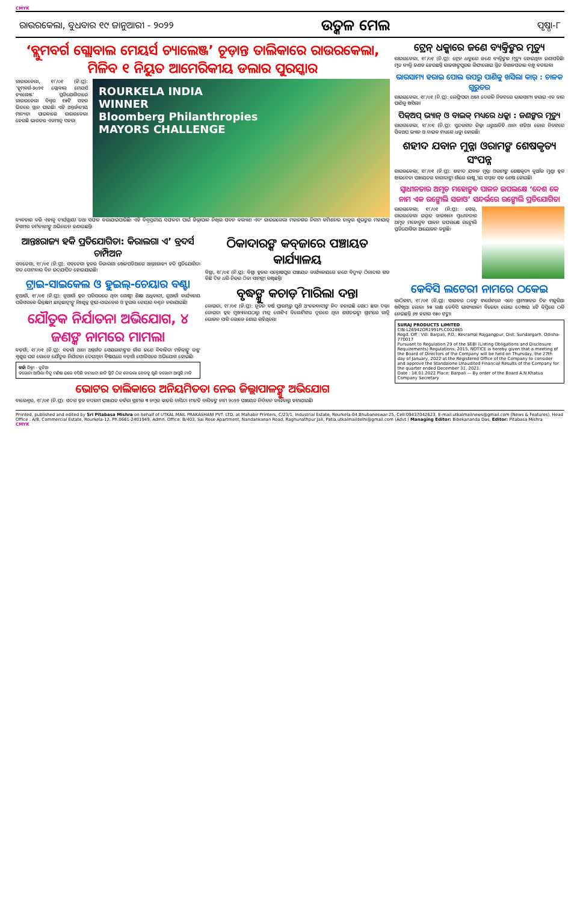CMYK
ରାଉରକେଲା, ବୁଧବାର ୧୯ ଜାନୁଆରୀ - ୨୦୨୨ ଉତ୍କଳ ମେଲ ପୃଷ୍ଠା-୮
‘ବ୍ଲୁମବର୍ଗ ଗ୍ଲୋବାଲ ମେୟର୍ସ ଚ୍ୟାଲେଞ୍ଜ’ ଚୂଡ଼ାନ୍ତ ତାଲିକାରେ ରାଉରକେଲା, ମିଳିବ ୧ ନିୟୁତ ଆମେରିକୀୟ ଡଲାର ପୁରସ୍କାର
ରାଉରକେଲା, ୧୮/୦୧ (ନି.ପ୍ର): ‘ବ୍ଲୁମବର୍ଗ-୨୦୨୧ ଗ୍ଲୋବାଲ ମେୟର୍ସ ଚ୍ୟାଲେଞ୍ଜ’ ପ୍ରତିଯୋଗିତାରେ ରାଉରକେଲା ବିଶ୍ୱର ୧୫ଟି ସହର ଭିତରେ ସ୍ଥାନ ପାଇଛି। ଏହି ଅନ୍ତର୍ଜାତୀୟ ମାନ୍ୟତା ପାଇବାରେ ରାଉରକେଲା ହେଉଛି ଭାରତର ଏକମାତ୍ର ସହର।
ROURKELA INDIA
WINNER
Bloomberg Philanthropies
MAYORS CHALLENGE
ବ୍ୟବହାର କରି ଏହାକୁ ଦୀର୍ଘସ୍ଥାୟୀ ତଥା ସଫଳ କରାଯାଇପାରିଛି। ଏହି ବିଶ୍ୱସ୍ତରୀୟ ସଫଳତା ପାଇଁ ଜିଲ୍ଲାପାଳ ନିଖିଲ ପବନ କଲ୍ୟାଣ ଏବଂ ରାଉରକେଲା ମହାନଗର ନିଗମ କମିଶନର ଡାକ୍ତର ଶୁଭଙ୍କର ମହାପାତ୍ର ନିଗମର କର୍ମଚାରୀଙ୍କୁ ଅଭିନନ୍ଦନ ଜଣାଇଛନ୍ତି।
ଆନ୍ତଃରାଜ୍ୟ ହକି ପ୍ରତିଯୋଗିତା: କିରାଲଗା ଏ’ ବ୍ରଦର୍ସ ଚାମ୍ପିଅନ
ସବଡେଗା, ୧୮/୦୧ (ନି.ପ୍ର): ସବ୍‌ଡେଗା ବ୍ଲକର କିରାଲଗା ଖେଳପଡିଆରେ ଆନ୍ତଃରାଜ୍ୟ ହକି ପ୍ରତିଯୋଗିତା ଗତ ସୋମବାର ଦିନ ଉଦ୍‌ଯାପିତ ହୋଇଯାଇଛି।
ଟ୍ରାଇ-ସାଇକେଲ ଓ ହୁଇଲ୍-ଚେୟାର ବଣ୍ଟା
ନୂଆଗାଁ, ୧୮/୦୧ (ନି.ପ୍ର): ନୂଆଗାଁ ବ୍ଲକ ପରିସରରେ ଥିବା ଗୋଷ୍ଠୀ ଶିକ୍ଷା ଅଧିକାରୀ, ନୂଆଗାଁ କାର୍ଯ୍ୟାଳୟ ପରିସରରେ ଭିନ୍ନକ୍ଷମ ଛାତ୍ରଛାତ୍ରୀଙ୍କୁ ନିଃଶୁଳ୍କ ଟ୍ରାଇ-ସାଇକେଲ ଓ ହୁଇଲ ଚେୟାର ବଣ୍ଟନ କରାଯାଇଛି।
ଯୌତୁକ ନିର୍ଯାତନା ଅଭିଯୋଗ, ୪ ଜଣଙ୍କ ନାମରେ ମାମଲା
ବଡ଼ଗାଁ, ୧୮/୦୧ (ନି.ପ୍ର): ବଡ଼ଗାଁ ଥାନା ଅନ୍ତର୍ଗତ ସେୟରାଟାଙ୍ଗର ଗାଁର ଜଣେ ବିବାହିତା ମହିଳାଙ୍କୁ ତାଙ୍କ ଶ୍ୱଶୁର ଘର ଲୋକେ ଯୌତୁକ ନିର୍ଯାତନା ଦେଉଥିବା ବିଷୟରେ ବଡ଼ଗାଁ ପୋଲିସରେ ଅଭିଯୋଗ ହୋଇଛି।
ଝର୍କା ଶିଳ୍ପୀ - କୁନିଆ
କରୋନା ଆସିଲା ବିନ୍ଦୁ ମଣିଷ ଘରେ ବସିଛି କାମଧନ୍ଦା ଛାଡି ସ୍ଥିତି ଠିକ୍ ହୋଇଲା ବେଳକୁ ପୁଣି କରୋନା ଆସୁଛି ମାଡି
ଠିକାଦାରଙ୍କ କବ୍‌ଜାରେ ପଞ୍ଚାୟତ କାର୍ଯ୍ୟାଳୟ
ବିଶ୍ରା, ୧୮/୦୧ (ନି.ପ୍ର): ବିଶ୍ରା ବ୍ଲକର ସନ୍ତୋଷପୁର ପଞ୍ଚାୟତ କାର୍ଯ୍ୟାଳୟରେ ଜଣେ ବିଦ୍ୟୁତ୍ ଠିକାଦାର ଗତ କିଛି ଦିନ ଧରି ନିଜର ଠିକା ସାମଗ୍ରୀ ରଖିଛନ୍ତି।
ବୃଦ୍ଧଙ୍କୁ କଚାଡ଼ି ମାରିଲା ଦନ୍ତା
କୋଇଡା, ୧୮/୦୧ (ନି.ପ୍ର): ନୂତନ ବର୍ଷ ପ୍ରାରମ୍ଭରୁ ପୁଣି ଅଂଚଳବାସୀଙ୍କ ନିଦ ହଜାଇଛି ଗୋଠ ଛଡା ଦନ୍ତା। କୋଇଡା ବ୍ଲକ୍ ମୁଖ୍ୟାଳୟଠାରୁ ମାତ୍ର ଗୋଟିଏ କିଲୋମିଟର ଦୂରରେ ଥିବା ଶଗଡଭଙ୍ଗା ଗ୍ରାମରେ ରାତ୍ରି ଭୋଜନ ସାରି ଲୋକେ ଶୋଇ ରହିଥିଲେ।
ଭୋଟର ତାଲିକାରେ ଅନିୟମିତତା ନେଇ ଜିଲ୍ଲାପାଳଙ୍କୁ ଅଭିଯୋଗ
ବାଲେଶ୍ୱର, ୧୮/୦୧ (ନି.ପ୍ର): ସଦର ବ୍ଲକ ନଦରମ ପଞ୍ଚାୟତ କହଁରା ଗ୍ରାମର ୩ ନମ୍ବର ୱାର୍ଡ଼ର ବାସିନ୍ଦା ମୀନତି ବାରିକଙ୍କ ନାମ ୨୦୨୨ ପଞ୍ଚାୟତ ନିର୍ବାଚନ ତାଲିକାରୁ ହଟାଯାଇଛି।
ଟ୍ରେନ୍ ଧକ୍କାରେ ଜଣେ ବ୍ୟକ୍ତିଙ୍କର ମୃତ୍ୟୁ
ରାଉରକେଲା, ୧୮/୦୧ (ନି.ପ୍ର): ଟ୍ରେନ ଧକ୍କାରେ ଜଣେ ବ୍ୟକ୍ତିଙ୍କର ମୃତ୍ୟୁ ହୋଇଥିବା ଜଣାପଡିଛି। ମୃତ ବ୍ୟକ୍ତି ଜଣକ ହେଉଛନ୍ତି ରାଜଗାଙ୍ଗପୁରର ଲିଫାଲୋଇ ସ୍ଥିତ କିଶାନପଡାର ବନ୍ଧୁ ବଡାଇକ।
ଭାରସାମ୍ୟ ହରାଇ ପୋଲ ଉପରୁ ପାଣିକୁ ଖସିଲା କାର୍ : ଚାଳକ ଗୁରୁତର
ରାଉରକେଲା, ୧୮/୦୧ (ନି.ପ୍ର): ଲେଫ୍ରିପଡା ଥାନା ଦେଉଳି ନିକଟରେ ଭାରସାମ୍ୟ ହରାଇ ଏକ କାର ପାଣିକୁ ଖସିଲା।
ପିକ୍‌ଅପ୍ ଭ୍ୟାନ୍ ଓ ବାଇକ୍ ମଧ୍ୟରେ ଧକ୍କା : ଜଣଙ୍କର ମୃତ୍ୟୁ
ରାଉରକେଲା, ୧୮/୦୧ (ନି.ପ୍ର): ସୁନ୍ଦରଗଡ ଜିଲ୍ଲା ଧରୁଆଡିହି ଥାନା ଗଡିଆ ଜୋର ନିକଟରେ ପିକଅପ ଭ୍ୟାନ ଓ ବାଇକ ମଧ୍ୟରେ ଧକ୍କା ହୋଇଛି।
ଶହୀଦ ଯବାନ ମୁନ୍ନା ଓରାମଙ୍କ ଶେଷକୃତ୍ୟ ସଂପନ୍ନ
ରାଉରକେଲା, ୧୮/୦୧ (ନି.ପ୍ର): ଶହୀଦ ଯବାନ ମୁନ୍ନା ଓରାମଙ୍କ ଶେଷକୃତ୍ୟ କୁଆଁର ମୁଣ୍ଡା ବ୍ଲକ ଝାରବେଡା ପଞ୍ଚାୟତର କାରାଡାଙ୍ଗା ଗାଁରେ ରାଷ୍ଟ୍ରୀୟ ସମ୍ମାନ ସହ ଶେଷ ହୋଇଛି।
ସ୍ୱାଧୀନତାର ଅମୃତ ମହୋତ୍ସବ ପାଳନ ଉପଲକ୍ଷେ ‘ଦେଶ କେ ନାମ ଏକ ରଙ୍ଗୋଲି ସଜାଓ’ ସନ୍ଦର୍ଭରେ ରଙ୍ଗୋଲି ପ୍ରତିଯୋଗିତା
ରାଉରକେଲା, ୧୮/୦୧ (ନି.ପ୍ର): ସେଲ୍, ରାଉରକେଲା ଇସ୍ପାତ କାରଖାନା ସ୍ୱାଧୀନତାର ଅମୃତ ମହୋତ୍ସବ ପାଳନ ଉପଲକ୍ଷେ ରଙ୍ଗୋଲି ପ୍ରତିଯୋଗିତା ଆୟୋଜନ କରୁଛି।
କେବିସି ଲଟେରୀ ନାମରେ ଠକେଇ
ଲାଠିକଟା, ୧୮/୦୧ (ନି.ପ୍ର): ସାଇବର ଠକଙ୍କ ଟାର୍ଗେଟରେ ଏବେ ଗ୍ରାମାଞ୍ଚଳର ଦିନ ମଜୁରିଆ ଖଟିଖିଆ ଲୋକ। ୨୫ ଲକ୍ଷ କେବିସି ଭାଗ୍ୟଶାଳୀ ବିଜେତା ଲୋଭ ଦେଖାଇ ୪ଟି କିସ୍ତିରେ ଠକି ନେଇଛନ୍ତି ୬୭ ହଜାର ୧୫୦ ଟଙ୍କା।
SURAJ PRODUCTS LIMITED
CIN-L26942OR1991PLC002865
Regd. Off : Vill: Barpali, P.O.: Kesramal Rajgangpur, Dist. Sundargarh, Odisha-770017
Pursuant to Regulation 29 of the SEBI (Listing Obligations and Disclosure Requirements) Regulations, 2015, NOTICE is hereby given that a meeting of the Board of Directors of the Company will be held on Thursday, the 27th day of January, 2022 at the Registered Office of the Company to consider and approve the Standalone Unaudited Financial Results of the Company for the quarter ended December 31, 2021.
Date : 18.01.2022 Place: Barpali — By order of the Board A.N.Khatua Company Secretary
Priinted, published and edited by Sri Pitabasa Mishra on behalf of UTKAL MAIL PRAKASHANI PVT. LTD. at Mahabir Printers, C/23/1, Industrial Estate, Rourkela-04,Bhubaneswar-25, Cell:09437042623, E-mail:utkalmailnews@gmail.com (News & Features), Head Office : A/8, Commercial Estate, Rourkela-12, Ph.0661-2401949, Admn. Office: B/403, Sai Rose Apartment, Nandankanan Road, Raghunathpur Jali, Patia,utkalmaildelhi@gmail.com (Advt.) Managing Editor: Bibekananda Das, Editor: Pitabasa Mishra
CMYK